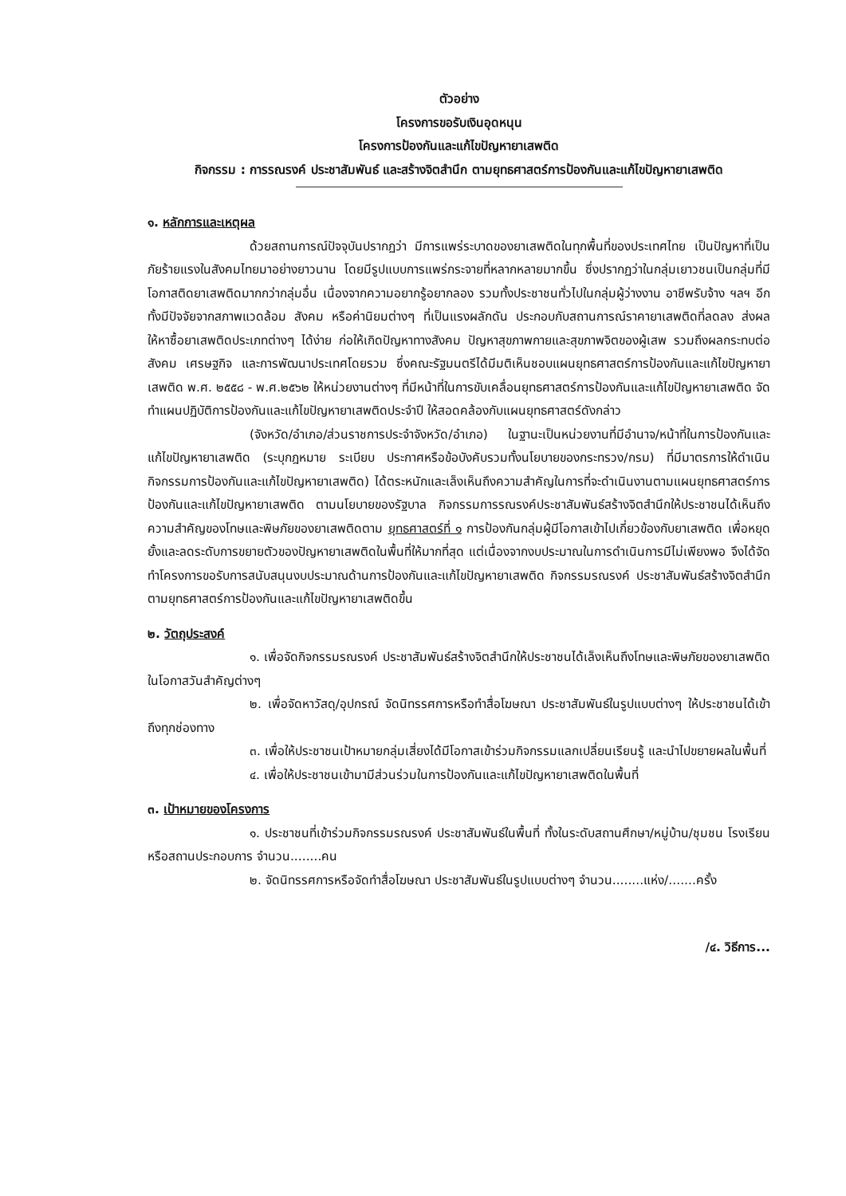ตัวอย่าง
โครงการขอรับเงินอุดหนุน
โครงการป้องกันและแก้ไขปัญหายาเสพติด
กิจกรรม : การรณรงค์ ประชาสัมพันธ์ และสร้างจิตสำนึก ตามยุทธศาสตร์การป้องกันและแก้ไขปัญหายาเสพติด
๑. หลักการและเหตุผล
ด้วยสถานการณ์ปัจจุบันปรากฏว่า มีการแพร่ระบาดของยาเสพติดในทุกพื้นที่ของประเทศไทย เป็นปัญหาที่เป็นภัยร้ายแรงในสังคมไทยมาอย่างยาวนาน โดยมีรูปแบบการแพร่กระจายที่หลากหลายมากขึ้น ซึ่งปรากฏว่าในกลุ่มเยาวชนเป็นกลุ่มที่มีโอกาสติดยาเสพติดมากกว่ากลุ่มอื่น เนื่องจากความอยากรู้อยากลอง รวมทั้งประชาชนทั่วไปในกลุ่มผู้ว่างงาน อาชีพรับจ้าง ฯลฯ อีกทั้งมีปัจจัยจากสภาพแวดล้อม สังคม หรือค่านิยมต่างๆ ที่เป็นแรงผลักดัน ประกอบกับสถานการณ์ราคายาเสพติดที่ลดลง ส่งผลให้หาซื้อยาเสพติดประเภทต่างๆ ได้ง่าย ก่อให้เกิดปัญหาทางสังคม ปัญหาสุขภาพกายและสุขภาพจิตของผู้เสพ รวมถึงผลกระทบต่อสังคม เศรษฐกิจ และการพัฒนาประเทศโดยรวม ซึ่งคณะรัฐมนตรีได้มีมติเห็นชอบแผนยุทธศาสตร์การป้องกันและแก้ไขปัญหายาเสพติด พ.ศ. ๒๕๕๘ - พ.ศ.๒๕๖๒ ให้หน่วยงานต่างๆ ที่มีหน้าที่ในการขับเคลื่อนยุทธศาสตร์การป้องกันและแก้ไขปัญหายาเสพติด จัดทำแผนปฏิบัติการป้องกันและแก้ไขปัญหายาเสพติดประจำปี ให้สอดคล้องกับแผนยุทธศาสตร์ดังกล่าว
(จังหวัด/อำเภอ/ส่วนราชการประจำจังหวัด/อำเภอ) ในฐานะเป็นหน่วยงานที่มีอำนาจ/หน้าที่ในการป้องกันและแก้ไขปัญหายาเสพติด (ระบุกฎหมาย ระเบียบ ประกาศหรือข้อบังคับรวมทั้งนโยบายของกระทรวง/กรม) ที่มีมาตรการให้ดำเนินกิจกรรมการป้องกันและแก้ไขปัญหายาเสพติด) ได้ตระหนักและเล็งเห็นถึงความสำคัญในการที่จะดำเนินงานตามแผนยุทธศาสตร์การป้องกันและแก้ไขปัญหายาเสพติด ตามนโยบายของรัฐบาล กิจกรรมการรณรงค์ประชาสัมพันธ์สร้างจิตสำนึกให้ประชาชนได้เห็นถึงความสำคัญของโทษและพิษภัยของยาเสพติดตาม ยุทธศาสตร์ที่ ๑ การป้องกันกลุ่มผู้มีโอกาสเข้าไปเกี่ยวข้องกับยาเสพติด เพื่อหยุดยั้งและลดระดับการขยายตัวของปัญหายาเสพติดในพื้นที่ให้มากที่สุด แต่เนื่องจากงบประมาณในการดำเนินการมีไม่เพียงพอ จึงได้จัดทำโครงการขอรับการสนับสนุนงบประมาณด้านการป้องกันและแก้ไขปัญหายาเสพติด กิจกรรมรณรงค์ ประชาสัมพันธ์สร้างจิตสำนึก ตามยุทธศาสตร์การป้องกันและแก้ไขปัญหายาเสพติดขึ้น
๒. วัตถุประสงค์
๑. เพื่อจัดกิจกรรมรณรงค์ ประชาสัมพันธ์สร้างจิตสำนึกให้ประชาชนได้เล็งเห็นถึงโทษและพิษภัยของยาเสพติด ในโอกาสวันสำคัญต่างๆ
๒. เพื่อจัดหาวัสดุ/อุปกรณ์ จัดนิทรรศการหรือทำสื่อโฆษณา ประชาสัมพันธ์ในรูปแบบต่างๆ ให้ประชาชนได้เข้าถึงทุกช่องทาง
๓. เพื่อให้ประชาชนเป้าหมายกลุ่มเสี่ยงได้มีโอกาสเข้าร่วมกิจกรรมแลกเปลี่ยนเรียนรู้ และนำไปขยายผลในพื้นที่
๔. เพื่อให้ประชาชนเข้ามามีส่วนร่วมในการป้องกันและแก้ไขปัญหายาเสพติดในพื้นที่
๓. เป้าหมายของโครงการ
๑. ประชาชนที่เข้าร่วมกิจกรรมรณรงค์ ประชาสัมพันธ์ในพื้นที่ ทั้งในระดับสถานศึกษา/หมู่บ้าน/ชุมชน โรงเรียน หรือสถานประกอบการ จำนวน........คน
๒. จัดนิทรรศการหรือจัดทำสื่อโฆษณา ประชาสัมพันธ์ในรูปแบบต่างๆ จำนวน........แห่ง/.......ครั้ง
/๔. วิธีการ...